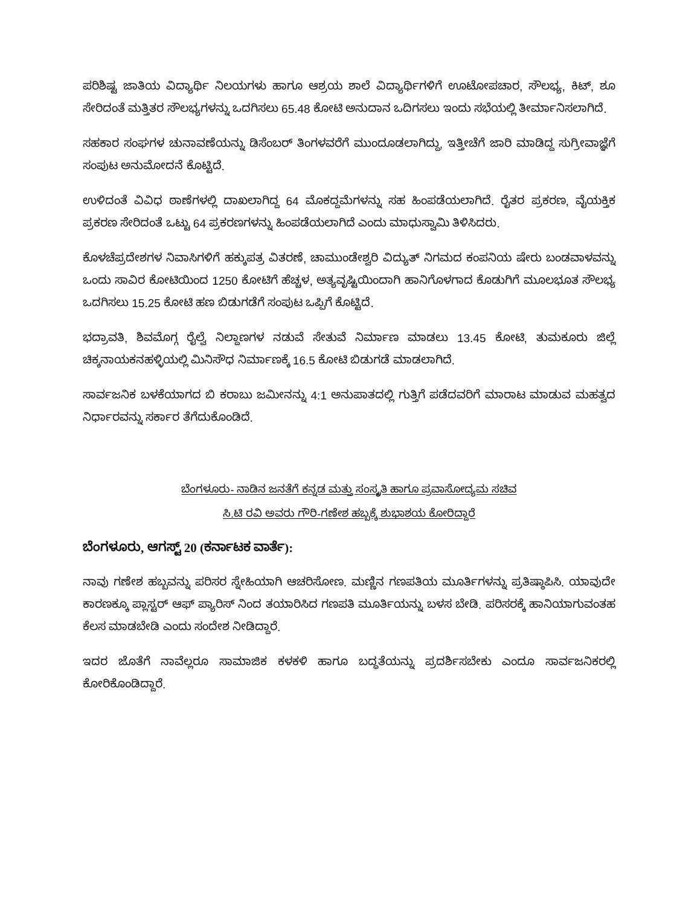ಪರಿಶಿಷ್ಟ ಜಾತಿಯ ವಿದ್ಯಾರ್ಥಿ ನಿಲಯಗಳು ಹಾಗೂ ಆಶ್ರಯ ಶಾಲೆ ವಿದ್ಯಾರ್ಥಿಗಳಿಗೆ ಊಟೋಪಚಾರ, ಸೌಲಭ್ಯ, ಕಿಟ್, ಶೂ ಸೇರಿದಂತೆ ಮತ್ತಿತರ ಸೌಲಭ್ಯಗಳನ್ನು ಒದಗಿಸಲು 65.48 ಕೋಟಿ ಅನುದಾನ ಒದಿಗಸಲು ಇಂದು ಸಭೆಯಲ್ಲಿ ತೀರ್ಮಾನಿಸಲಾಗಿದೆ.
ಸಹಕಾರ ಸಂಘಗಳ ಚುನಾವಣೆಯನ್ನು ಡಿಸೆಂಬರ್ ತಿಂಗಳವರೆಗೆ ಮುಂದೂಡಲಾಗಿದ್ದು, ಇತ್ತೀಚೆಗೆ ಜಾರಿ ಮಾಡಿದ್ದ ಸುಗ್ರೀವಾಜ್ಞೆಗೆ ಸಂಪುಟ ಅನುಮೋದನೆ ಕೊಟ್ಟಿದೆ.
ಉಳಿದಂತೆ ವಿವಿಧ ಠಾಣೆಗಳಲ್ಲಿ ದಾಖಲಾಗಿದ್ದ 64 ಮೊಕದ್ದಮೆಗಳನ್ನು ಸಹ ಹಿಂಪಡೆಯಲಾಗಿದೆ. ರೈತರ ಪ್ರಕರಣ, ವೈಯಕ್ತಿಕ ಪ್ರಕರಣ ಸೇರಿದಂತೆ ಒಟ್ಟು 64 ಪ್ರಕರಣಗಳನ್ನು ಹಿಂಪಡೆಯಲಾಗಿದೆ ಎಂದು ಮಾಧುಸ್ವಾಮಿ ತಿಳಿಸಿದರು.
ಕೊಳಚೆಪ್ರದೇಶಗಳ ನಿವಾಸಿಗಳಿಗೆ ಹಕ್ಕುಪತ್ರ ವಿತರಣೆ, ಚಾಮುಂಡೇಶ್ವರಿ ವಿದ್ಯುತ್ ನಿಗಮದ ಕಂಪನಿಯ ಷೇರು ಬಂಡವಾಳವನ್ನು ಒಂದು ಸಾವಿರ ಕೋಟಿಯಿಂದ 1250 ಕೋಟಿಗೆ ಹೆಚ್ಚಳ, ಅತ್ಯವೃಷ್ಟಿಯಿಂದಾಗಿ ಹಾನಿಗೊಳಗಾದ ಕೊಡುಗಿಗೆ ಮೂಲಭೂತ ಸೌಲಭ್ಯ ಒದಗಿಸಲು 15.25 ಕೋಟಿ ಹಣ ಬಿಡುಗಡೆಗೆ ಸಂಪುಟ ಒಪ್ಪಿಗೆ ಕೊಟ್ಟಿದೆ.
ಭದ್ರಾವತಿ, ಶಿವಮೊಗ್ಗ ರೈಲ್ವೆ ನಿಲ್ದಾಣಗಳ ನಡುವೆ ಸೇತುವೆ ನಿರ್ಮಾಣ ಮಾಡಲು 13.45 ಕೋಟಿ, ತುಮಕೂರು ಜಿಲ್ಲೆ ಚಿಕ್ಕನಾಯಕನಹಳ್ಳಿಯಲ್ಲಿ ಮಿನಿಸೌಧ ನಿರ್ಮಾಣಕ್ಕೆ 16.5 ಕೋಟಿ ಬಿಡುಗಡೆ ಮಾಡಲಾಗಿದೆ.
ಸಾರ್ವಜನಿಕ ಬಳಕೆಯಾಗದ ಬಿ ಕರಾಬು ಜಮೀನನ್ನು 4:1 ಅನುಪಾತದಲ್ಲಿ ಗುತ್ತಿಗೆ ಪಡೆದವರಿಗೆ ಮಾರಾಟ ಮಾಡುವ ಮಹತ್ವದ ನಿರ್ಧಾರವನ್ನು ಸರ್ಕಾರ ತೆಗೆದುಕೊಂಡಿದೆ.
ಬೆಂಗಳೂರು- ನಾಡಿನ ಜನತೆಗೆ ಕನ್ನಡ ಮತ್ತು ಸಂಸ್ಕೃತಿ ಹಾಗೂ ಪ್ರವಾಸೋದ್ಯಮ ಸಚಿವ
ಸಿ.ಟಿ ರವಿ ಅವರು ಗೌರಿ-ಗಣೇಶ ಹಬ್ಬಕ್ಕೆ ಶುಭಾಶಯ ಕೋರಿದ್ದಾರೆ
ಬೆಂಗಳೂರು, ಆಗಸ್ಟ್ 20 (ಕರ್ನಾಟಕ ವಾರ್ತೆ):
ನಾವು ಗಣೇಶ ಹಬ್ಬವನ್ನು ಪರಿಸರ ಸ್ನೇಹಿಯಾಗಿ ಆಚರಿಸೋಣ. ಮಣ್ಣಿನ ಗಣಪತಿಯ ಮೂರ್ತಿಗಳನ್ನು ಪ್ರತಿಷ್ಠಾಪಿಸಿ. ಯಾವುದೇ ಕಾರಣಕ್ಕೂ ಪ್ಲಾಸ್ಟರ್ ಆಫ್ ಪ್ಯಾರಿಸ್ ನಿಂದ ತಯಾರಿಸಿದ ಗಣಪತಿ ಮೂರ್ತಿಯನ್ನು ಬಳಸ ಬೇಡಿ. ಪರಿಸರಕ್ಕೆ ಹಾನಿಯಾಗುವಂತಹ ಕೆಲಸ ಮಾಡಬೇಡಿ ಎಂದು ಸಂದೇಶ ನೀಡಿದ್ದಾರೆ.
ಇದರ ಜೊತೆಗೆ ನಾವೆಲ್ಲರೂ ಸಾಮಾಜಿಕ ಕಳಕಳಿ ಹಾಗೂ ಬದ್ಧತೆಯನ್ನು ಪ್ರದರ್ಶಿಸಬೇಕು ಎಂದೂ ಸಾರ್ವಜನಿಕರಲ್ಲಿ ಕೋರಿಕೊಂಡಿದ್ದಾರೆ.